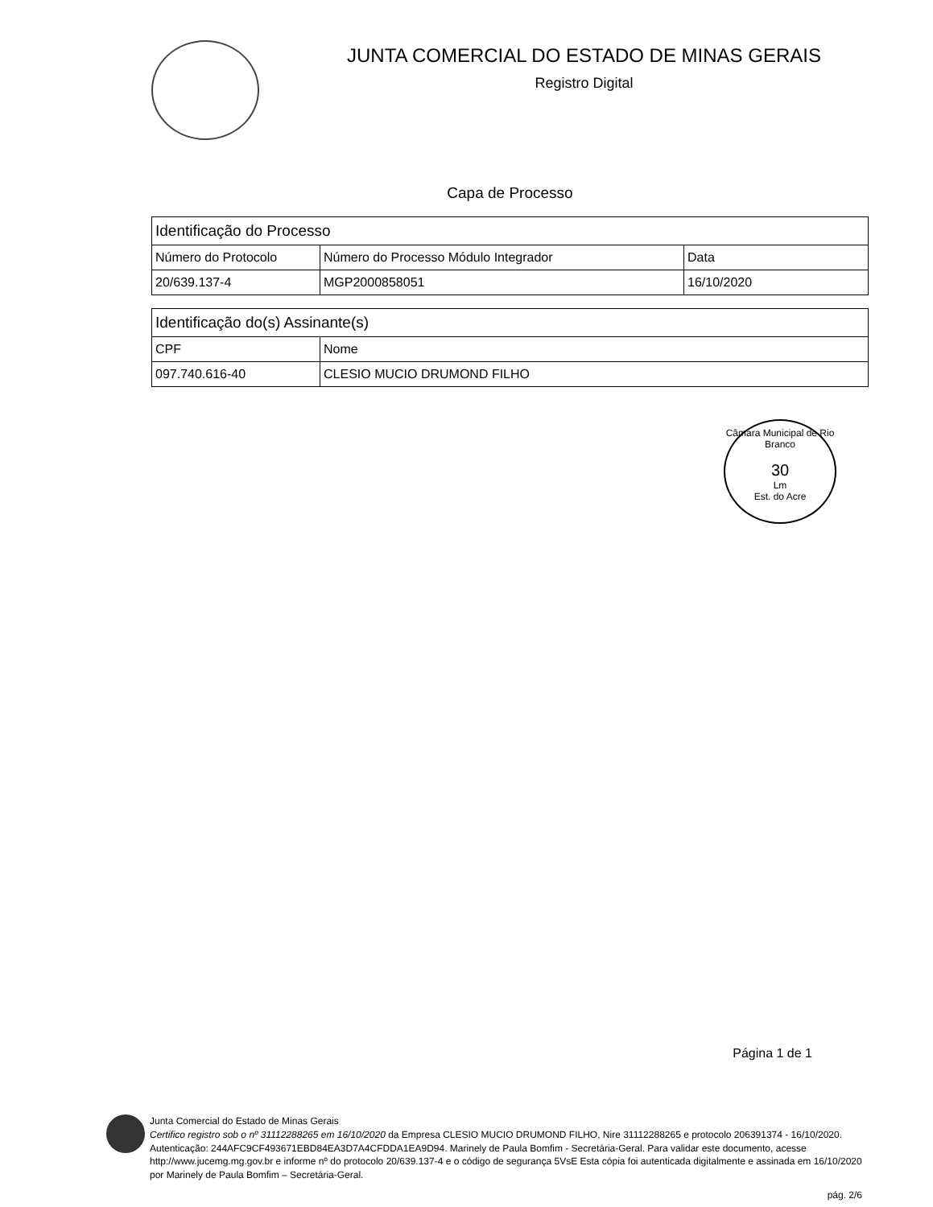JUNTA COMERCIAL DO ESTADO DE MINAS GERAIS
Registro Digital
Capa de Processo
| Identificação do Processo | | |
| --- | --- | --- |
| Número do Protocolo | Número do Processo Módulo Integrador | Data |
| 20/639.137-4 | MGP2000858051 | 16/10/2020 |
| Identificação do(s) Assinante(s) | |
| --- | --- |
| CPF | Nome |
| 097.740.616-40 | CLESIO MUCIO DRUMOND FILHO |
Câmara Municipal de Rio Branco
30
Lm
Est. do Acre
Página 1 de 1
Junta Comercial do Estado de Minas Gerais
Certifico registro sob o nº 31112288265 em 16/10/2020 da Empresa CLESIO MUCIO DRUMOND FILHO, Nire 31112288265 e protocolo 206391374 - 16/10/2020. Autenticação: 244AFC9CF493671EBD84EA3D7A4CFDDA1EA9D94. Marinely de Paula Bomfim - Secretária-Geral. Para validar este documento, acesse http://www.jucemg.mg.gov.br e informe nº do protocolo 20/639.137-4 e o código de segurança 5VsE Esta cópia foi autenticada digitalmente e assinada em 16/10/2020 por Marinely de Paula Bomfim – Secretária-Geral.
pág. 2/6